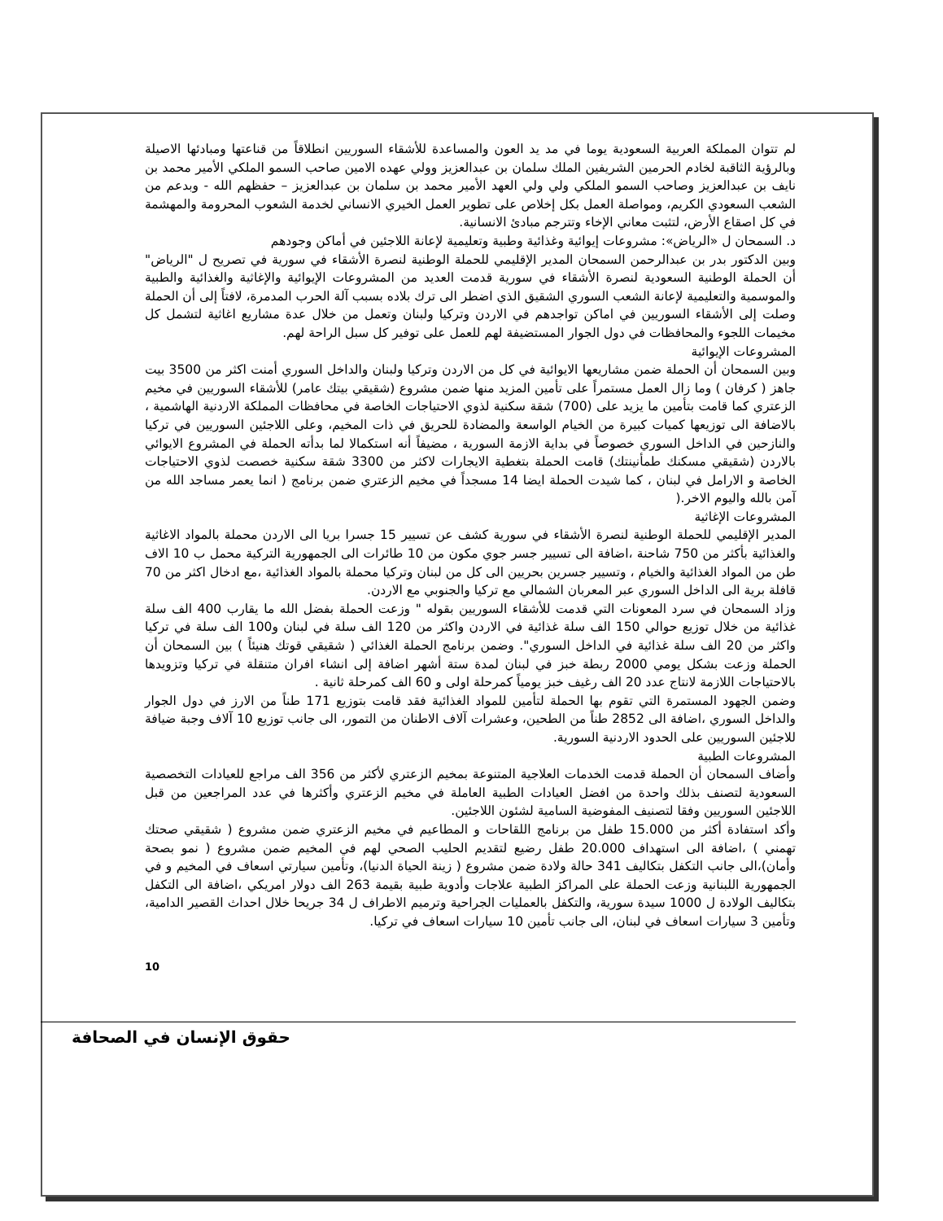لم تتوان المملكة العربية السعودية يوما في مد يد العون والمساعدة للأشقاء السوريين انطلاقاً من قناعتها ومبادئها الاصيلة وبالرؤية الثاقبة لخادم الحرمين الشريفين الملك سلمان بن عبدالعزيز وولي عهده الامين صاحب السمو الملكي الأمير محمد بن نايف بن عبدالعزيز وصاحب السمو الملكي ولي ولي العهد الأمير محمد بن سلمان بن عبدالعزيز – حفظهم الله - وبدعم من الشعب السعودي الكريم، ومواصلة العمل بكل إخلاص على تطوير العمل الخيري الانساني لخدمة الشعوب المحرومة والمهشمة في كل اصقاع الأرض، لتثبت معاني الإخاء وتترجم مبادئ الانسانية.
د. السمحان ل «الرياض»: مشروعات إيوائية وغذائية وطبية وتعليمية لإعانة اللاجئين في أماكن وجودهم
وبين الدكتور بدر بن عبدالرحمن السمحان المدير الإقليمي للحملة الوطنية لنصرة الأشقاء في سورية في تصريح ل "الرياض" أن الحملة الوطنية السعودية لنصرة الأشقاء في سورية قدمت العديد من المشروعات الإيوائية والإغاثية والغذائية والطبية والموسمية والتعليمية لإعانة الشعب السوري الشقيق الذي اضطر الى ترك بلاده بسبب آلة الحرب المدمرة، لافتاً إلى أن الحملة وصلت إلى الأشقاء السوريين في اماكن تواجدهم في الاردن وتركيا ولبنان وتعمل من خلال عدة مشاريع اغاثية لتشمل كل مخيمات اللجوء والمحافظات في دول الجوار المستضيفة لهم للعمل على توفير كل سبل الراحة لهم.
المشروعات الإيوائية
وبين السمحان أن الحملة ضمن مشاريعها الايوائية في كل من الاردن وتركيا ولبنان والداخل السوري أمنت اكثر من 3500 بيت جاهز ( كرفان ) وما زال العمل مستمراً على تأمين المزيد منها ضمن مشروع (شقيقي بيتك عامر) للأشقاء السوريين في مخيم الزعتري كما قامت بتأمين ما يزيد على (700) شقة سكنية لذوي الاحتياجات الخاصة في محافظات المملكة الاردنية الهاشمية ، بالاضافة الى توزيعها كميات كبيرة من الخيام الواسعة والمضادة للحريق في ذات المخيم، وعلى اللاجئين السوريين في تركيا والنازحين في الداخل السوري خصوصاً في بداية الازمة السورية ، مضيفاً أنه استكمالا لما بدأته الحملة في المشروع الايوائي بالاردن (شقيقي مسكنك طمأنينتك) قامت الحملة بتغطية الايجارات لاكثر من 3300 شقة سكنية خصصت لذوي الاحتياجات الخاصة و الارامل في لبنان ، كما شيدت الحملة ايضا 14 مسجداً في مخيم الزعتري ضمن برنامج ( انما يعمر مساجد الله من آمن بالله واليوم الاخر.(
المشروعات الإغاثية
المدير الإقليمي للحملة الوطنية لنصرة الأشقاء في سورية كشف عن تسيير 15 جسرا بريا الى الاردن محملة بالمواد الاغاثية والغذائية بأكثر من 750 شاحنة ،اضافة الى تسيير جسر جوي مكون من 10 طائرات الى الجمهورية التركية محمل ب 10 الاف طن من المواد الغذائية والخيام ، وتسيير جسرين بحريين الى كل من لبنان وتركيا محملة بالمواد الغذائية ،مع ادخال اكثر من 70 قافلة برية الى الداخل السوري عبر المعربان الشمالي مع تركيا والجنوبي مع الاردن.
وزاد السمحان في سرد المعونات التي قدمت للأشقاء السوريين بقوله " وزعت الحملة بفضل الله ما يقارب 400 الف سلة غذائية من خلال توزيع حوالي 150 الف سلة غذائية في الاردن واكثر من 120 الف سلة في لبنان و100 الف سلة في تركيا واكثر من 20 الف سلة غذائية في الداخل السوري". وضمن برنامج الحملة الغذائي ( شقيقي قوتك هنيئاً ) بين السمحان أن الحملة وزعت بشكل يومي 2000 ربطة خبز في لبنان لمدة ستة أشهر اضافة إلى انشاء افران متنقلة في تركيا وتزويدها بالاحتياجات اللازمة لانتاج عدد 20 الف رغيف خبز يومياً كمرحلة اولى و 60 الف كمرحلة ثانية .
وضمن الجهود المستمرة التي تقوم بها الحملة لتأمين للمواد الغذائية فقد قامت بتوزيع 171 طناً من الارز في دول الجوار والداخل السوري ،اضافة الى 2852 طناً من الطحين، وعشرات آلاف الاطنان من التمور، الى جانب توزيع 10 آلاف وجبة ضيافة للاجئين السوريين على الحدود الاردنية السورية.
المشروعات الطبية
وأضاف السمحان أن الحملة قدمت الخدمات العلاجية المتنوعة بمخيم الزعتري لأكثر من 356 الف مراجع للعيادات التخصصية السعودية لتصنف بذلك واحدة من افضل العيادات الطبية العاملة في مخيم الزعتري وأكثرها في عدد المراجعين من قبل اللاجئين السوريين وفقا لتصنيف المفوضية السامية لشئون اللاجئين.
وأكد استفادة أكثر من 15.000 طفل من برنامج اللقاحات و المطاعيم في مخيم الزعتري ضمن مشروع ( شقيقي صحتك تهمني ) ،اضافة الى استهداف 20.000 طفل رضيع لتقديم الحليب الصحي لهم في المخيم ضمن مشروع ( نمو بصحة وأمان)،الى جانب التكفل بتكاليف 341 حالة ولادة ضمن مشروع ( زينة الحياة الدنيا)، وتأمين سيارتي اسعاف في المخيم و في الجمهورية اللبنانية وزعت الحملة على المراكز الطبية علاجات وأدوية طبية بقيمة 263 الف دولار امريكي ،اضافة الى التكفل بتكاليف الولادة ل 1000 سيدة سورية، والتكفل بالعمليات الجراحية وترميم الاطراف ل 34 جريحا خلال احداث القصير الدامية، وتأمين 3 سيارات اسعاف في لبنان، الى جانب تأمين 10 سيارات اسعاف في تركيا.
10
حقوق الإنسان في الصحافة